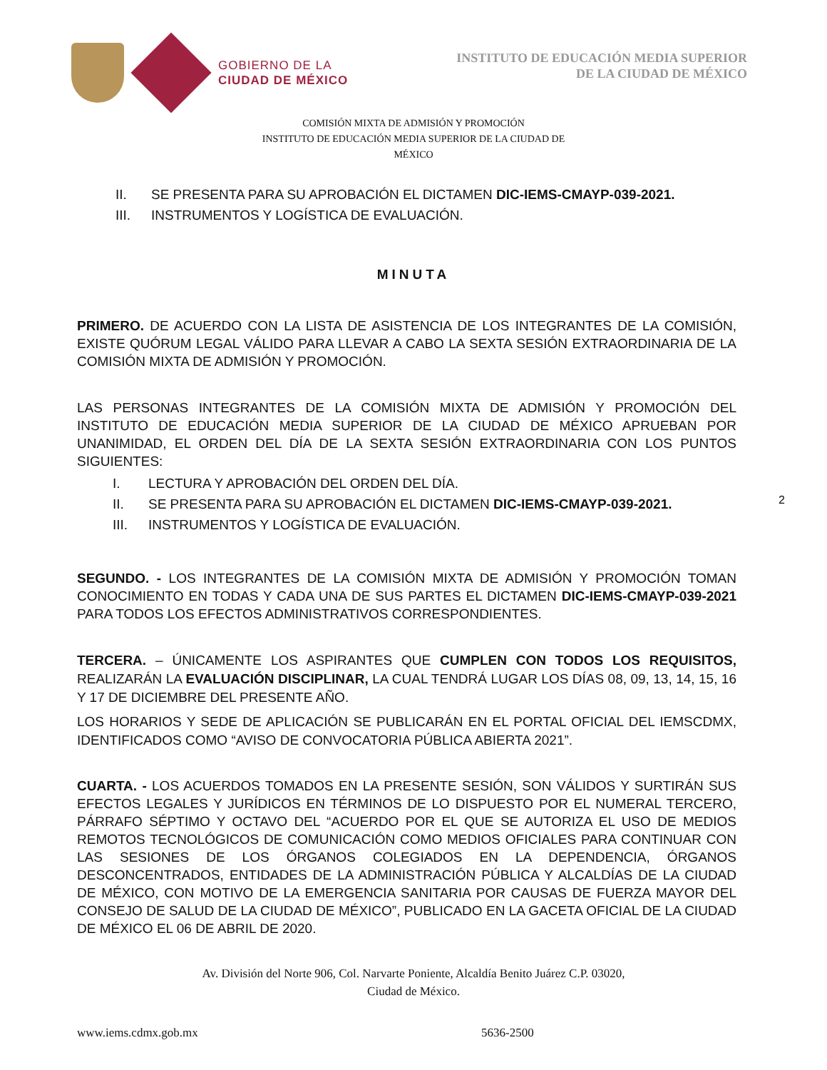GOBIERNO DE LA
CIUDAD DE MÉXICO
INSTITUTO DE EDUCACIÓN MEDIA SUPERIOR
DE LA CIUDAD DE MÉXICO
COMISIÓN MIXTA DE ADMISIÓN Y PROMOCIÓN
INSTITUTO DE EDUCACIÓN MEDIA SUPERIOR DE LA CIUDAD DE
MÉXICO
II. SE PRESENTA PARA SU APROBACIÓN EL DICTAMEN DIC-IEMS-CMAYP-039-2021.
III. INSTRUMENTOS Y LOGÍSTICA DE EVALUACIÓN.
MINUTA
PRIMERO. DE ACUERDO CON LA LISTA DE ASISTENCIA DE LOS INTEGRANTES DE LA COMISIÓN, EXISTE QUÓRUM LEGAL VÁLIDO PARA LLEVAR A CABO LA SEXTA SESIÓN EXTRAORDINARIA DE LA COMISIÓN MIXTA DE ADMISIÓN Y PROMOCIÓN.
LAS PERSONAS INTEGRANTES DE LA COMISIÓN MIXTA DE ADMISIÓN Y PROMOCIÓN DEL INSTITUTO DE EDUCACIÓN MEDIA SUPERIOR DE LA CIUDAD DE MÉXICO APRUEBAN POR UNANIMIDAD, EL ORDEN DEL DÍA DE LA SEXTA SESIÓN EXTRAORDINARIA CON LOS PUNTOS SIGUIENTES:
I. LECTURA Y APROBACIÓN DEL ORDEN DEL DÍA.
II. SE PRESENTA PARA SU APROBACIÓN EL DICTAMEN DIC-IEMS-CMAYP-039-2021.
III. INSTRUMENTOS Y LOGÍSTICA DE EVALUACIÓN.
2
SEGUNDO. - LOS INTEGRANTES DE LA COMISIÓN MIXTA DE ADMISIÓN Y PROMOCIÓN TOMAN CONOCIMIENTO EN TODAS Y CADA UNA DE SUS PARTES EL DICTAMEN DIC-IEMS-CMAYP-039-2021 PARA TODOS LOS EFECTOS ADMINISTRATIVOS CORRESPONDIENTES.
TERCERA. – ÚNICAMENTE LOS ASPIRANTES QUE CUMPLEN CON TODOS LOS REQUISITOS, REALIZARÁN LA EVALUACIÓN DISCIPLINAR, LA CUAL TENDRÁ LUGAR LOS DÍAS 08, 09, 13, 14, 15, 16 Y 17 DE DICIEMBRE DEL PRESENTE AÑO.
LOS HORARIOS Y SEDE DE APLICACIÓN SE PUBLICARÁN EN EL PORTAL OFICIAL DEL IEMSCDMX, IDENTIFICADOS COMO “AVISO DE CONVOCATORIA PÚBLICA ABIERTA 2021”.
CUARTA. - LOS ACUERDOS TOMADOS EN LA PRESENTE SESIÓN, SON VÁLIDOS Y SURTIRÁN SUS EFECTOS LEGALES Y JURÍDICOS EN TÉRMINOS DE LO DISPUESTO POR EL NUMERAL TERCERO, PÁRRAFO SÉPTIMO Y OCTAVO DEL “ACUERDO POR EL QUE SE AUTORIZA EL USO DE MEDIOS REMOTOS TECNOLÓGICOS DE COMUNICACIÓN COMO MEDIOS OFICIALES PARA CONTINUAR CON LAS SESIONES DE LOS ÓRGANOS COLEGIADOS EN LA DEPENDENCIA, ÓRGANOS DESCONCENTRADOS, ENTIDADES DE LA ADMINISTRACIÓN PÚBLICA Y ALCALDÍAS DE LA CIUDAD DE MÉXICO, CON MOTIVO DE LA EMERGENCIA SANITARIA POR CAUSAS DE FUERZA MAYOR DEL CONSEJO DE SALUD DE LA CIUDAD DE MÉXICO”, PUBLICADO EN LA GACETA OFICIAL DE LA CIUDAD DE MÉXICO EL 06 DE ABRIL DE 2020.
Av. División del Norte 906, Col. Narvarte Poniente, Alcaldía Benito Juárez C.P. 03020,
Ciudad de México.
www.iems.cdmx.gob.mx 5636-2500